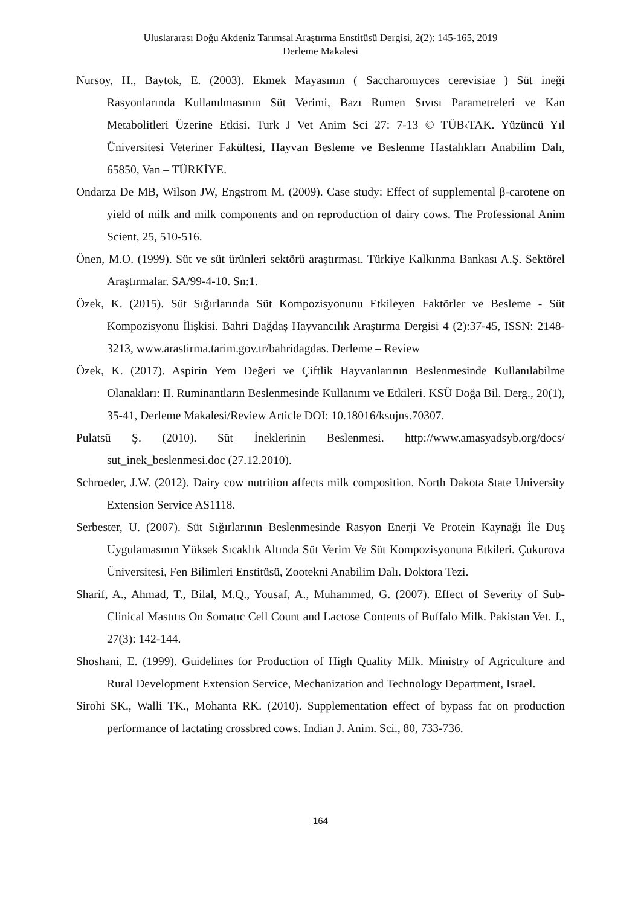Uluslararası Doğu Akdeniz Tarımsal Araştırma Enstitüsü Dergisi, 2(2): 145-165, 2019
Derleme Makalesi
Nursoy, H., Baytok, E. (2003). Ekmek Mayasının ( Saccharomyces cerevisiae ) Süt ineği Rasyonlarında Kullanılmasının Süt Verimi, Bazı Rumen Sıvısı Parametreleri ve Kan Metabolitleri Üzerine Etkisi. Turk J Vet Anim Sci 27: 7-13 © TÜB‹TAK. Yüzüncü Yıl Üniversitesi Veteriner Fakültesi, Hayvan Besleme ve Beslenme Hastalıkları Anabilim Dalı, 65850, Van – TÜRKİYE.
Ondarza De MB, Wilson JW, Engstrom M. (2009). Case study: Effect of supplemental β-carotene on yield of milk and milk components and on reproduction of dairy cows. The Professional Anim Scient, 25, 510-516.
Önen, M.O. (1999). Süt ve süt ürünleri sektörü araştırması. Türkiye Kalkınma Bankası A.Ş. Sektörel Araştırmalar. SA/99-4-10. Sn:1.
Özek, K. (2015). Süt Sığırlarında Süt Kompozisyonunu Etkileyen Faktörler ve Besleme - Süt Kompozisyonu İlişkisi. Bahri Dağdaş Hayvancılık Araştırma Dergisi 4 (2):37-45, ISSN: 2148-3213, www.arastirma.tarim.gov.tr/bahridagdas. Derleme – Review
Özek, K. (2017). Aspirin Yem Değeri ve Çiftlik Hayvanlarının Beslenmesinde Kullanılabilme Olanakları: II. Ruminantların Beslenmesinde Kullanımı ve Etkileri. KSÜ Doğa Bil. Derg., 20(1), 35-41, Derleme Makalesi/Review Article DOI: 10.18016/ksujns.70307.
Pulatsü Ş. (2010). Süt İneklerinin Beslenmesi. http://www.amasyadsyb.org/docs/ sut_inek_beslenmesi.doc (27.12.2010).
Schroeder, J.W. (2012). Dairy cow nutrition affects milk composition. North Dakota State University Extension Service AS1118.
Serbester, U. (2007). Süt Sığırlarının Beslenmesinde Rasyon Enerji Ve Protein Kaynağı İle Duş Uygulamasının Yüksek Sıcaklık Altında Süt Verim Ve Süt Kompozisyonuna Etkileri. Çukurova Üniversitesi, Fen Bilimleri Enstitüsü, Zootekni Anabilim Dalı. Doktora Tezi.
Sharif, A., Ahmad, T., Bilal, M.Q., Yousaf, A., Muhammed, G. (2007). Effect of Severity of Sub-Clinical Mastıtıs On Somatıc Cell Count and Lactose Contents of Buffalo Milk. Pakistan Vet. J., 27(3): 142-144.
Shoshani, E. (1999). Guidelines for Production of High Quality Milk. Ministry of Agriculture and Rural Development Extension Service, Mechanization and Technology Department, Israel.
Sirohi SK., Walli TK., Mohanta RK. (2010). Supplementation effect of bypass fat on production performance of lactating crossbred cows. Indian J. Anim. Sci., 80, 733-736.
164